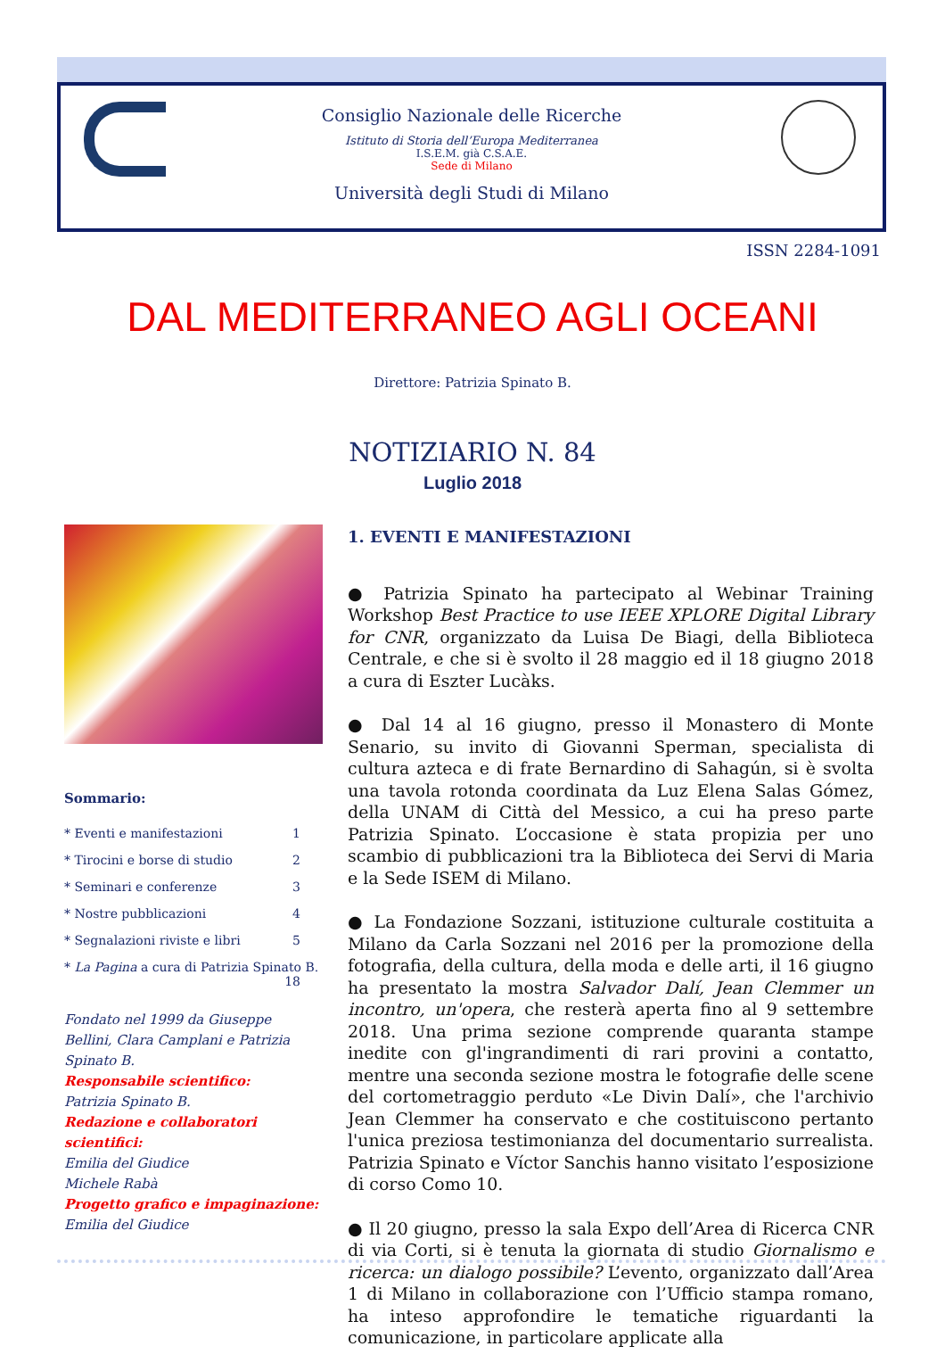Consiglio Nazionale delle Ricerche
Istituto di Storia dell’Europa Mediterranea
I.S.E.M. già C.S.A.E.
Sede di Milano
Università degli Studi di Milano
ISSN 2284-1091
DAL MEDITERRANEO AGLI OCEANI
Direttore: Patrizia Spinato B.
NOTIZIARIO N. 84
Luglio 2018
Sommario:
* Eventi e manifestazioni 1
* Tirocini e borse di studio 2
* Seminari e conferenze 3
* Nostre pubblicazioni 4
* Segnalazioni riviste e libri 5
* La Pagina a cura di Patrizia Spinato B. 18
Fondato nel 1999 da Giuseppe Bellini, Clara Camplani e Patrizia Spinato B.
Responsabile scientifico:
Patrizia Spinato B.
Redazione e collaboratori scientifici:
Emilia del Giudice
Michele Rabà
Progetto grafico e impaginazione:
Emilia del Giudice
1. EVENTI E MANIFESTAZIONI
● Patrizia Spinato ha partecipato al Webinar Training Workshop Best Practice to use IEEE XPLORE Digital Library for CNR, organizzato da Luisa De Biagi, della Biblioteca Centrale, e che si è svolto il 28 maggio ed il 18 giugno 2018 a cura di Eszter Lucàks.
● Dal 14 al 16 giugno, presso il Monastero di Monte Senario, su invito di Giovanni Sperman, specialista di cultura azteca e di frate Bernardino di Sahagún, si è svolta una tavola rotonda coordinata da Luz Elena Salas Gómez, della UNAM di Città del Messico, a cui ha preso parte Patrizia Spinato. L’occasione è stata propizia per uno scambio di pubblicazioni tra la Biblioteca dei Servi di Maria e la Sede ISEM di Milano.
● La Fondazione Sozzani, istituzione culturale costituita a Milano da Carla Sozzani nel 2016 per la promozione della fotografia, della cultura, della moda e delle arti, il 16 giugno ha presentato la mostra Salvador Dalí, Jean Clemmer un incontro, un'opera, che resterà aperta fino al 9 settembre 2018. Una prima sezione comprende quaranta stampe inedite con gl'ingrandimenti di rari provini a contatto, mentre una seconda sezione mostra le fotografie delle scene del cortometraggio perduto «Le Divin Dalí», che l'archivio Jean Clemmer ha conservato e che costituiscono pertanto l'unica preziosa testimonianza del documentario surrealista. Patrizia Spinato e Víctor Sanchis hanno visitato l’esposizione di corso Como 10.
● Il 20 giugno, presso la sala Expo dell’Area di Ricerca CNR di via Corti, si è tenuta la giornata di studio Giornalismo e ricerca: un dialogo possibile? L’evento, organizzato dall’Area 1 di Milano in collaborazione con l’Ufficio stampa romano, ha inteso approfondire le tematiche riguardanti la comunicazione, in particolare applicate alla